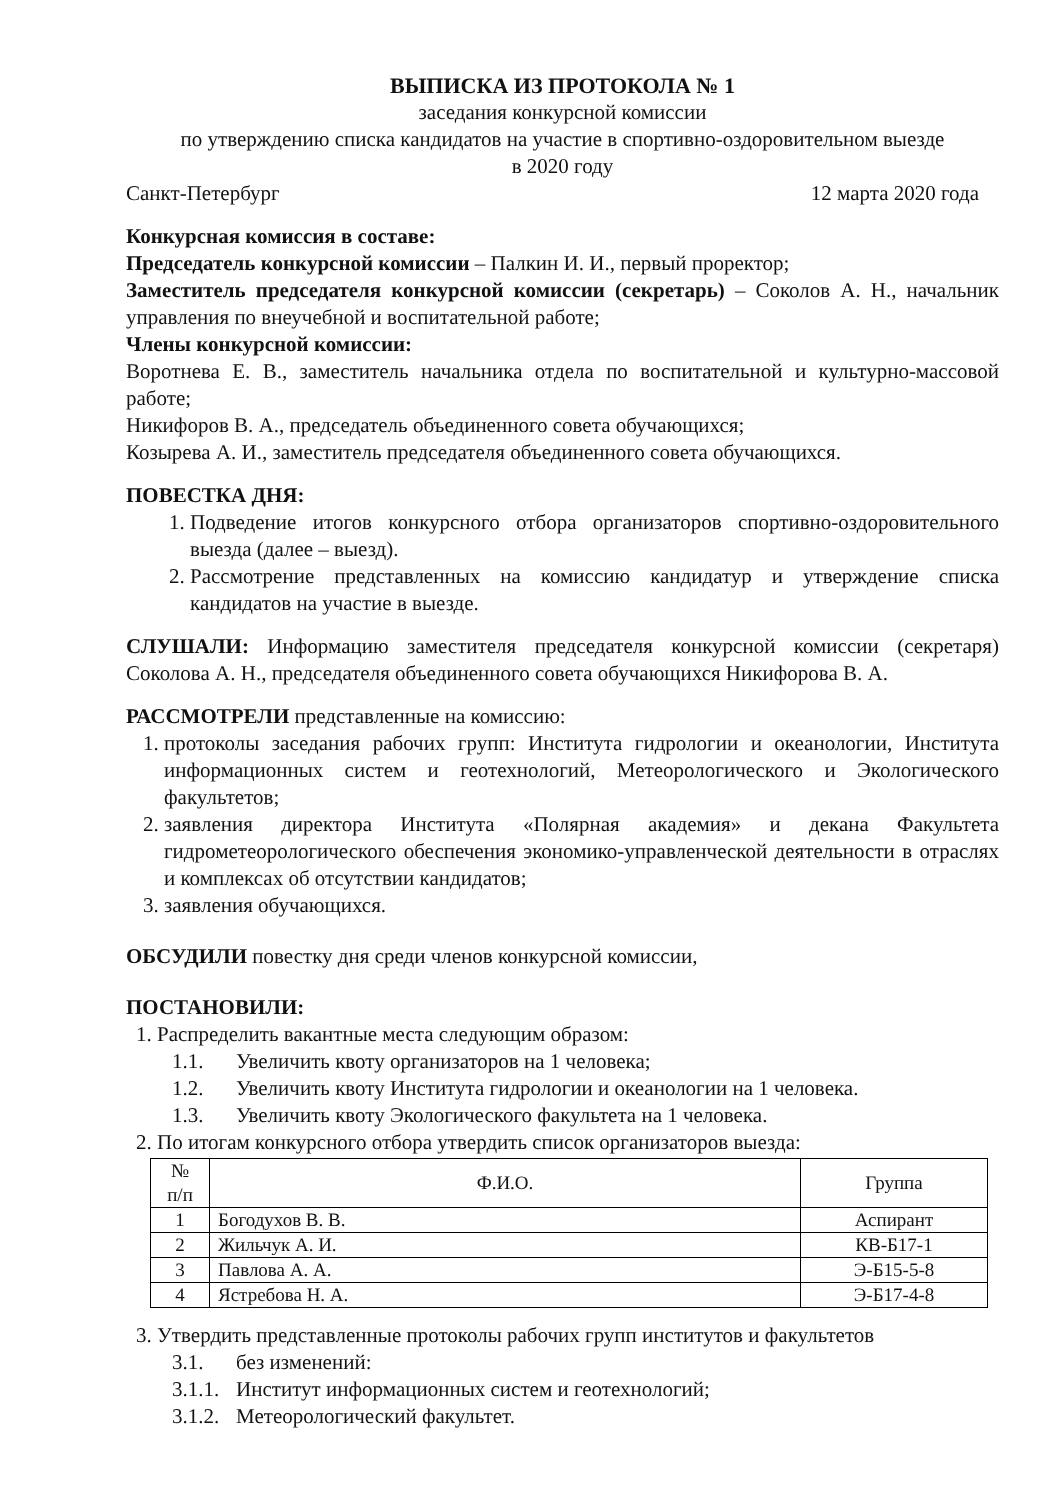ВЫПИСКА ИЗ ПРОТОКОЛА № 1
заседания конкурсной комиссии
по утверждению списка кандидатов на участие в спортивно-оздоровительном выезде
в 2020 году
Санкт-Петербург 12 марта 2020 года
Конкурсная комиссия в составе:
Председатель конкурсной комиссии – Палкин И. И., первый проректор;
Заместитель председателя конкурсной комиссии (секретарь) – Соколов А. Н., начальник управления по внеучебной и воспитательной работе;
Члены конкурсной комиссии:
Воротнева Е. В., заместитель начальника отдела по воспитательной и культурно-массовой работе;
Никифоров В. А., председатель объединенного совета обучающихся;
Козырева А. И., заместитель председателя объединенного совета обучающихся.
ПОВЕСТКА ДНЯ:
1. Подведение итогов конкурсного отбора организаторов спортивно-оздоровительного выезда (далее – выезд).
2. Рассмотрение представленных на комиссию кандидатур и утверждение списка кандидатов на участие в выезде.
СЛУШАЛИ: Информацию заместителя председателя конкурсной комиссии (секретаря) Соколова А. Н., председателя объединенного совета обучающихся Никифорова В. А.
РАССМОТРЕЛИ представленные на комиссию:
1. протоколы заседания рабочих групп: Института гидрологии и океанологии, Института информационных систем и геотехнологий, Метеорологического и Экологического факультетов;
2. заявления директора Института «Полярная академия» и декана Факультета гидрометеорологического обеспечения экономико-управленческой деятельности в отраслях и комплексах об отсутствии кандидатов;
3. заявления обучающихся.
ОБСУДИЛИ повестку дня среди членов конкурсной комиссии,
ПОСТАНОВИЛИ:
1. Распределить вакантные места следующим образом:
1.1. Увеличить квоту организаторов на 1 человека;
1.2. Увеличить квоту Института гидрологии и океанологии на 1 человека.
1.3. Увеличить квоту Экологического факультета на 1 человека.
2. По итогам конкурсного отбора утвердить список организаторов выезда:
| № п/п | Ф.И.О. | Группа |
| --- | --- | --- |
| 1 | Богодухов В. В. | Аспирант |
| 2 | Жильчук А. И. | КВ-Б17-1 |
| 3 | Павлова А. А. | Э-Б15-5-8 |
| 4 | Ястребова Н. А. | Э-Б17-4-8 |
3. Утвердить представленные протоколы рабочих групп институтов и факультетов
3.1. без изменений:
3.1.1. Институт информационных систем и геотехнологий;
3.1.2. Метеорологический факультет.